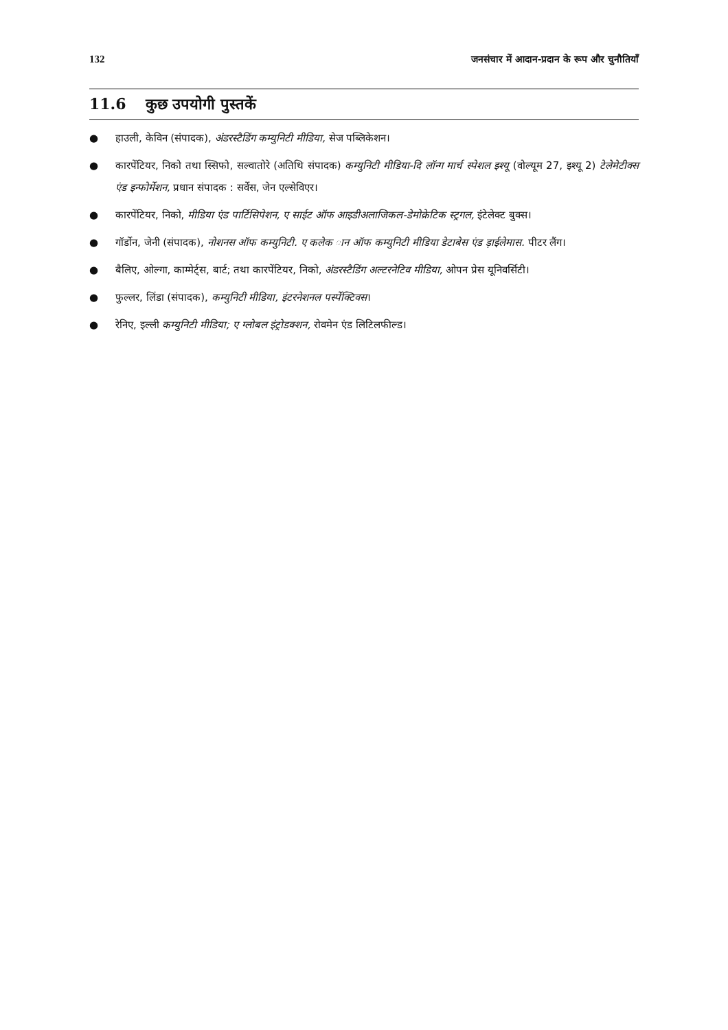132 जनसंचार में आदान-प्रदान के रूप और चुनौतियाँ
11.6 कुछ उपयोगी पुस्तकें
● हाउली, केविन (संपादक), अंडरस्टैडिंग कम्युनिटी मीडिया, सेज पब्लिकेशन।
● कारपेंटियर, निको तथा स्सिफो, सल्वातोरे (अतिथि संपादक) कम्युनिटी मीडिया-दि लॉन्ग मार्च स्पेशल इश्यू (वोल्यूम 27, इश्यू 2) टेलेमेटीक्स एंड इन्फोर्मेशन, प्रधान संपादक : सर्वेस, जेन एल्सेविएर।
● कारपेंटियर, निको, मीडिया एंड पार्टिसिपेशन, ए साईट ऑफ आइडीअलाजिकल-डेमोक्रेटिक स्ट्रगल, इंटेलेक्ट बुक्स।
● गॉर्डोन, जेनी (संपादक), नोशनस ऑफ कम्युनिटी. ए कलेक ान ऑफ कम्युनिटी मीडिया डेटाबेस एंड ड़ाईलेमास. पीटर लैंग।
● बैलिए, ओल्गा, काम्मेर्ट्स, बार्ट; तथा कारपेंटियर, निको, अंडरस्टैडिंग अल्टरनेटिव मीडिया, ओपन प्रेस यूनिवर्सिटी।
● फुल्लर, लिंडा (संपादक), कम्युनिटी मीडिया, इंटरनेशनल पर्स्पेक्टिवस।
● रेनिए, इल्ली कम्युनिटी मीडिया; ए ग्लोबल इंट्रोडक्शन, रोवमेन एंड लिटिलफील्ड।